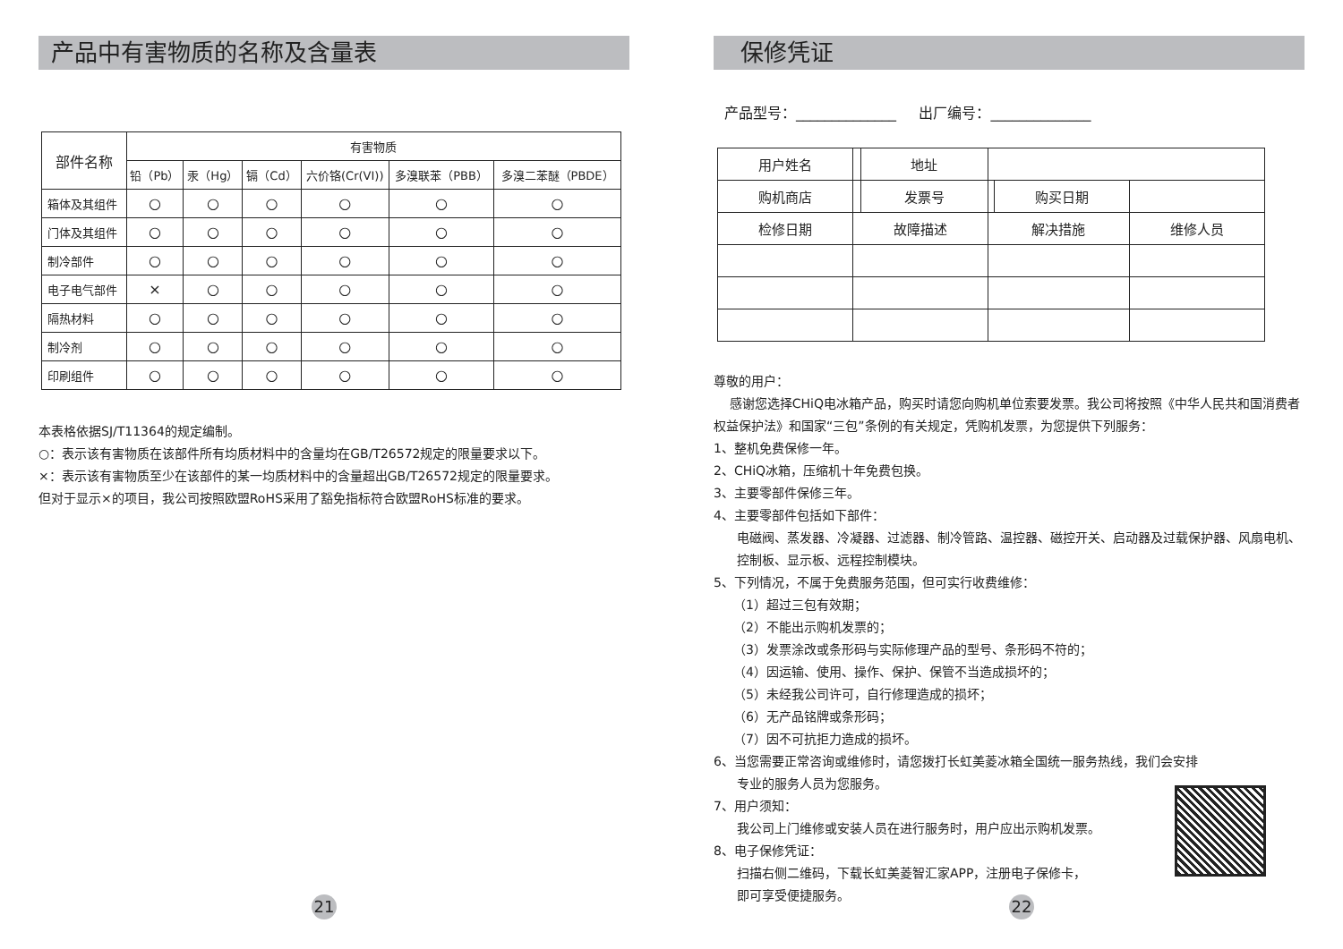产品中有害物质的名称及含量表
| 部件名称 | 有害物质 | | | | | |
| | 铅（Pb） | 汞（Hg） | 镉（Cd） | 六价铬(Cr(VI)) | 多溴联苯（PBB） | 多溴二苯醚（PBDE） |
| 箱体及其组件 | ○ | ○ | ○ | ○ | ○ | ○ |
| 门体及其组件 | ○ | ○ | ○ | ○ | ○ | ○ |
| 制冷部件 | ○ | ○ | ○ | ○ | ○ | ○ |
| 电子电气部件 | × | ○ | ○ | ○ | ○ | ○ |
| 隔热材料 | ○ | ○ | ○ | ○ | ○ | ○ |
| 制冷剂 | ○ | ○ | ○ | ○ | ○ | ○ |
| 印刷组件 | ○ | ○ | ○ | ○ | ○ | ○ |
本表格依据SJ/T11364的规定编制。
○：表示该有害物质在该部件所有均质材料中的含量均在GB/T26572规定的限量要求以下。
×：表示该有害物质至少在该部件的某一均质材料中的含量超出GB/T26572规定的限量要求。
但对于显示×的项目，我公司按照欧盟RoHS采用了豁免指标符合欧盟RoHS标准的要求。
21
保修凭证
产品型号：______________ 出厂编号：______________
| 用户姓名 | | 地址 | | | |
| 购机商店 | | 发票号 | | 购买日期 | |
| 检修日期 | 故障描述 | | 解决措施 | | 维修人员 |
尊敬的用户：
感谢您选择CHiQ电冰箱产品，购买时请您向购机单位索要发票。我公司将按照《中华人民共和国消费者权益保护法》和国家“三包”条例的有关规定，凭购机发票，为您提供下列服务：
1、整机免费保修一年。
2、CHiQ冰箱，压缩机十年免费包换。
3、主要零部件保修三年。
4、主要零部件包括如下部件：
电磁阀、蒸发器、冷凝器、过滤器、制冷管路、温控器、磁控开关、启动器及过载保护器、风扇电机、控制板、显示板、远程控制模块。
5、下列情况，不属于免费服务范围，但可实行收费维修：
（1）超过三包有效期；
（2）不能出示购机发票的；
（3）发票涂改或条形码与实际修理产品的型号、条形码不符的；
（4）因运输、使用、操作、保护、保管不当造成损坏的；
（5）未经我公司许可，自行修理造成的损坏；
（6）无产品铭牌或条形码；
（7）因不可抗拒力造成的损坏。
6、当您需要正常咨询或维修时，请您拨打长虹美菱冰箱全国统一服务热线，我们会安排
专业的服务人员为您服务。
7、用户须知：
我公司上门维修或安装人员在进行服务时，用户应出示购机发票。
8、电子保修凭证：
扫描右侧二维码，下载长虹美菱智汇家APP，注册电子保修卡，
即可享受便捷服务。
22